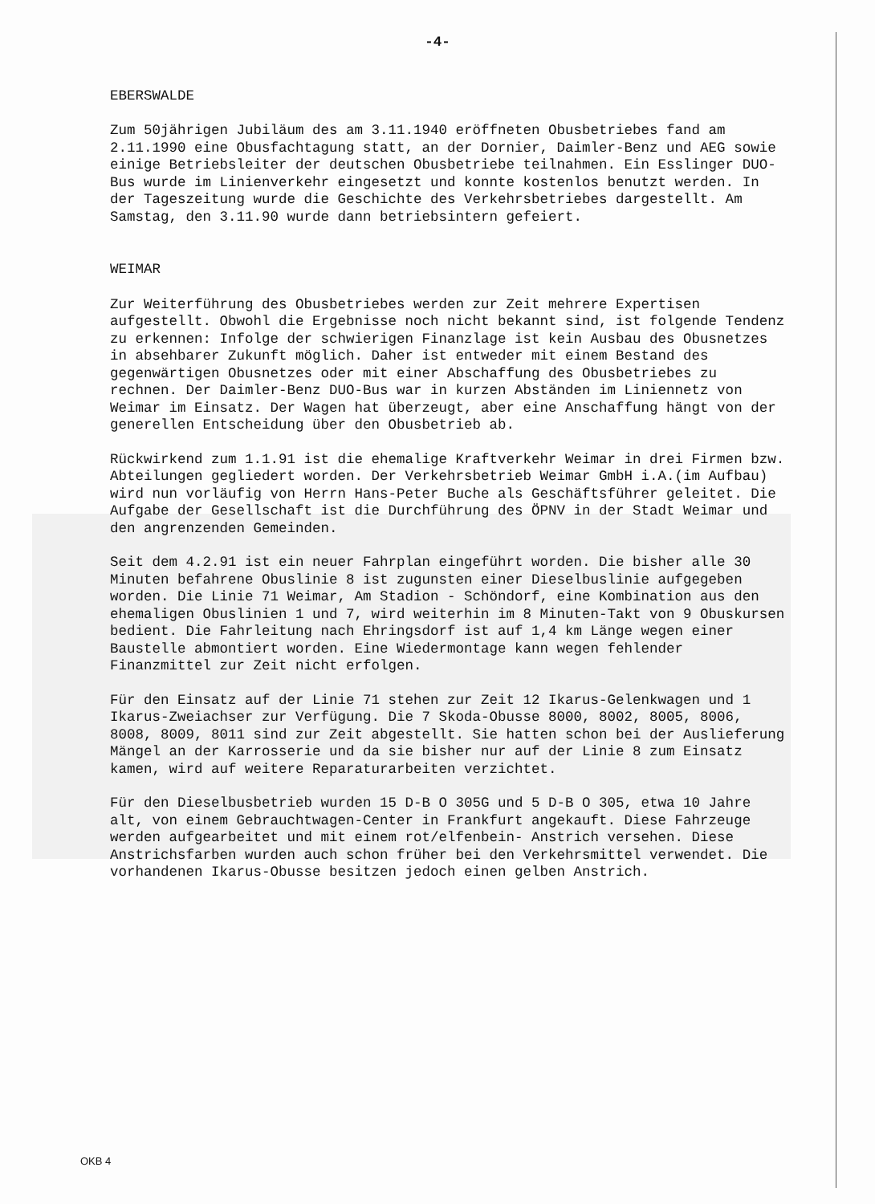-4-
EBERSWALDE
Zum 50jährigen Jubiläum des am 3.11.1940 eröffneten Obusbetriebes fand am 2.11.1990 eine Obusfachtagung statt, an der Dornier, Daimler-Benz und AEG sowie einige Betriebsleiter der deutschen Obusbetriebe teilnahmen. Ein Esslinger DUO-Bus wurde im Linienverkehr eingesetzt und konnte kostenlos benutzt werden. In der Tageszeitung wurde die Geschichte des Verkehrsbetriebes dargestellt. Am Samstag, den 3.11.90 wurde dann betriebsintern gefeiert.
WEIMAR
Zur Weiterführung des Obusbetriebes werden zur Zeit mehrere Expertisen aufgestellt. Obwohl die Ergebnisse noch nicht bekannt sind, ist folgende Tendenz zu erkennen: Infolge der schwierigen Finanzlage ist kein Ausbau des Obusnetzes in absehbarer Zukunft möglich. Daher ist entweder mit einem Bestand des gegenwärtigen Obusnetzes oder mit einer Abschaffung des Obusbetriebes zu rechnen. Der Daimler-Benz DUO-Bus war in kurzen Abständen im Liniennetz von Weimar im Einsatz. Der Wagen hat überzeugt, aber eine Anschaffung hängt von der generellen Entscheidung über den Obusbetrieb ab.
Rückwirkend zum 1.1.91 ist die ehemalige Kraftverkehr Weimar in drei Firmen bzw. Abteilungen gegliedert worden. Der Verkehrsbetrieb Weimar GmbH i.A.(im Aufbau) wird nun vorläufig von Herrn Hans-Peter Buche als Geschäftsführer geleitet. Die Aufgabe der Gesellschaft ist die Durchführung des ÖPNV in der Stadt Weimar und den angrenzenden Gemeinden.
Seit dem 4.2.91 ist ein neuer Fahrplan eingeführt worden. Die bisher alle 30 Minuten befahrene Obuslinie 8 ist zugunsten einer Dieselbuslinie aufgegeben worden. Die Linie 71 Weimar, Am Stadion - Schöndorf, eine Kombination aus den ehemaligen Obuslinien 1 und 7, wird weiterhin im 8 Minuten-Takt von 9 Obuskursen bedient. Die Fahrleitung nach Ehringsdorf ist auf 1,4 km Länge wegen einer Baustelle abmontiert worden. Eine Wiedermontage kann wegen fehlender Finanzmittel zur Zeit nicht erfolgen.
Für den Einsatz auf der Linie 71 stehen zur Zeit 12 Ikarus-Gelenkwagen und 1 Ikarus-Zweiachser zur Verfügung. Die 7 Skoda-Obusse 8000, 8002, 8005, 8006, 8008, 8009, 8011 sind zur Zeit abgestellt. Sie hatten schon bei der Auslieferung Mängel an der Karrosserie und da sie bisher nur auf der Linie 8 zum Einsatz kamen, wird auf weitere Reparaturarbeiten verzichtet.
Für den Dieselbusbetrieb wurden 15 D-B O 305G und 5 D-B O 305, etwa 10 Jahre alt, von einem Gebrauchtwagen-Center in Frankfurt angekauft. Diese Fahrzeuge werden aufgearbeitet und mit einem rot/elfenbein- Anstrich versehen. Diese Anstrichsfarben wurden auch schon früher bei den Verkehrsmittel verwendet. Die vorhandenen Ikarus-Obusse besitzen jedoch einen gelben Anstrich.
OKB 4